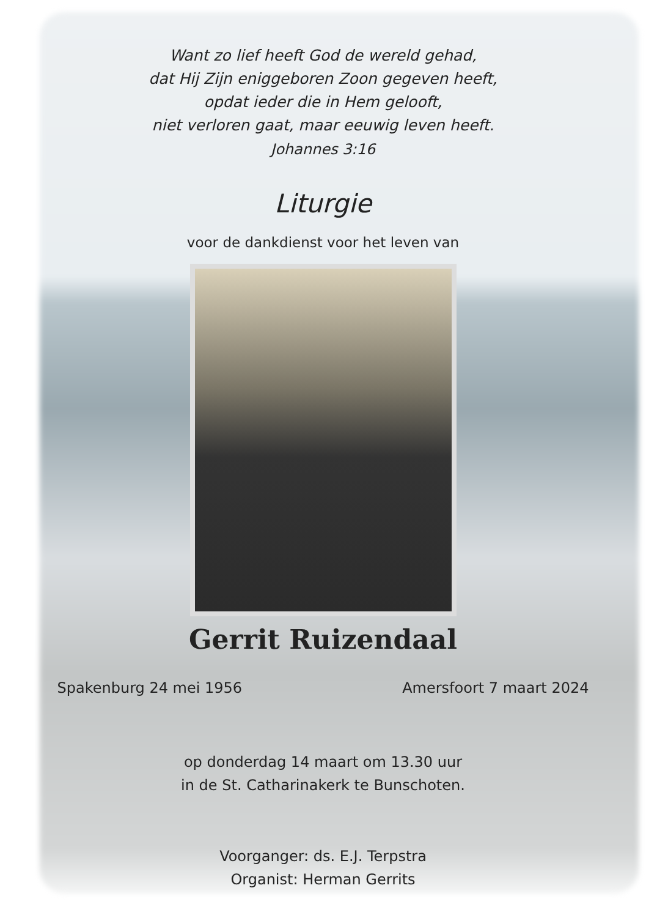Want zo lief heeft God de wereld gehad,
dat Hij Zijn eniggeboren Zoon gegeven heeft,
opdat ieder die in Hem gelooft,
niet verloren gaat, maar eeuwig leven heeft.
Johannes 3:16
Liturgie
voor de dankdienst voor het leven van
Gerrit Ruizendaal
Spakenburg 24 mei 1956 Amersfoort 7 maart 2024
op donderdag 14 maart om 13.30 uur
in de St. Catharinakerk te Bunschoten.
Voorganger: ds. E.J. Terpstra
Organist: Herman Gerrits